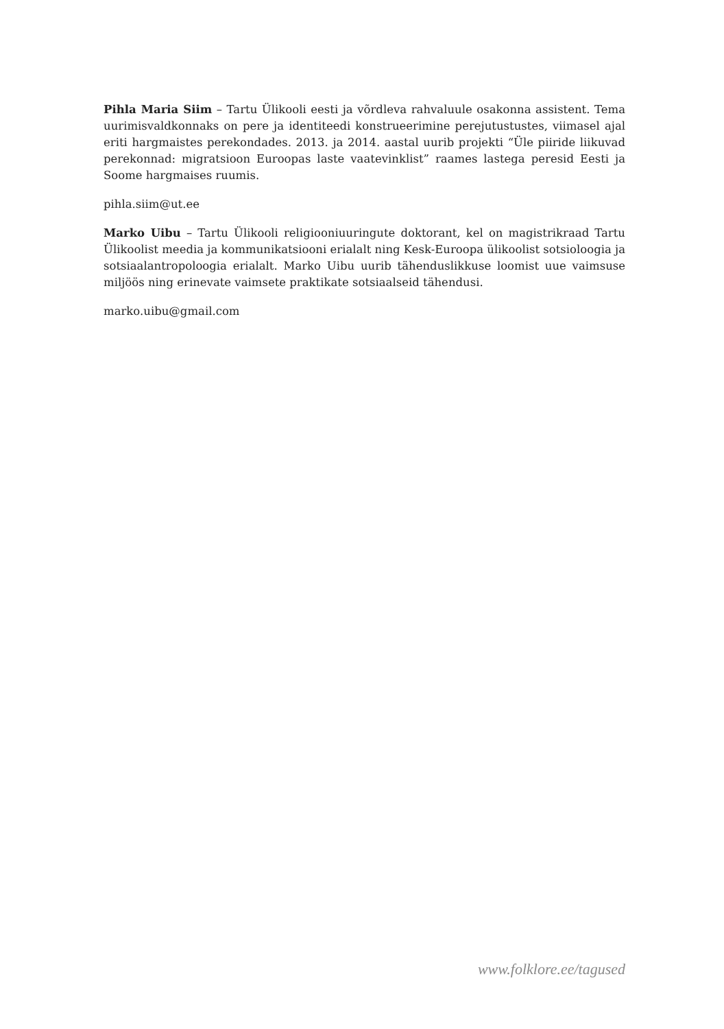Pihla Maria Siim – Tartu Ülikooli eesti ja võrdleva rahvaluule osakonna assistent. Tema uurimisvaldkonnaks on pere ja identiteedi konstrueerimine perejutustustes, viimasel ajal eriti hargmaistes perekondades. 2013. ja 2014. aastal uurib projekti “Üle piiride liikuvad perekonnad: migratsioon Euroopas laste vaatevinklist” raames lastega peresid Eesti ja Soome hargmaises ruumis.
pihla.siim@ut.ee
Marko Uibu – Tartu Ülikooli religiooniuuringute doktorant, kel on magistrikraad Tartu Ülikoolist meedia ja kommunikatsiooni erialalt ning Kesk-Euroopa ülikoolist sotsioloogia ja sotsiaalantropoloogia erialalt. Marko Uibu uurib tähenduslikkuse loomist uue vaimsuse miljöös ning erinevate vaimsete praktikate sotsiaalseid tähendusi.
marko.uibu@gmail.com
www.folklore.ee/tagused